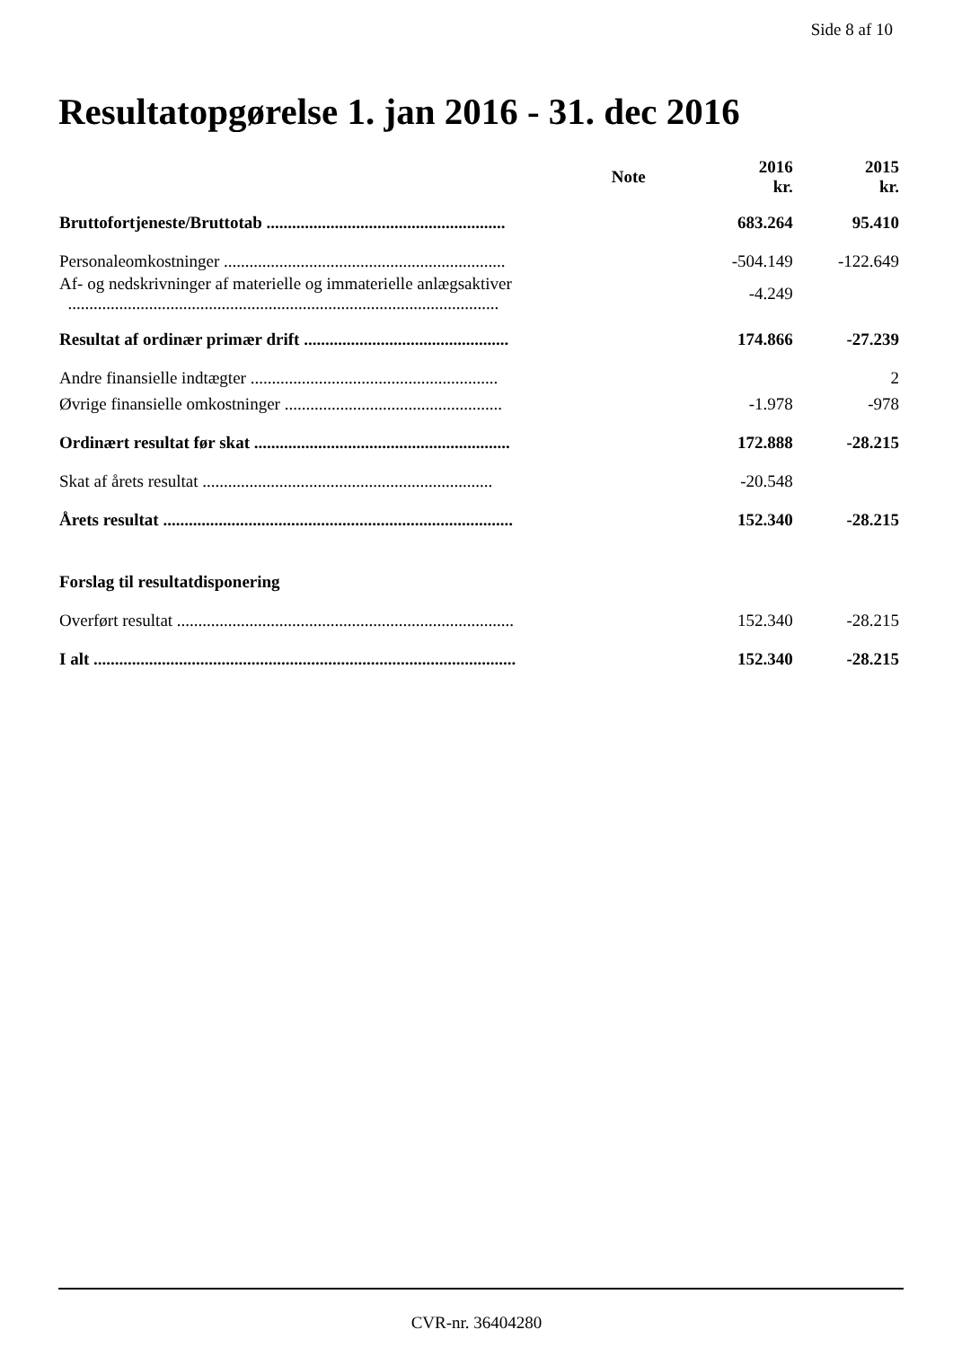Side 8 af 10
Resultatopgørelse 1. jan 2016 - 31. dec 2016
| | Note | 2016 kr. | 2015 kr. |
| --- | --- | --- | --- |
| Bruttofortjeneste/Bruttotab ........................................................ | | 683.264 | 95.410 |
| Personaleomkostninger .................................................................. | | -504.149 | -122.649 |
| Af- og nedskrivninger af materielle og immaterielle anlægsaktiver ..................................................................................................... | | -4.249 | |
| Resultat af ordinær primær drift ................................................ | | 174.866 | -27.239 |
| Andre finansielle indtægter .......................................................... | | | 2 |
| Øvrige finansielle omkostninger ................................................... | | -1.978 | -978 |
| Ordinært resultat før skat ............................................................ | | 172.888 | -28.215 |
| Skat af årets resultat .................................................................... | | -20.548 | |
| Årets resultat .................................................................................. | | 152.340 | -28.215 |
| Forslag til resultatdisponering | | | |
| Overført resultat ............................................................................... | | 152.340 | -28.215 |
| I alt ................................................................................................... | | 152.340 | -28.215 |
CVR-nr. 36404280